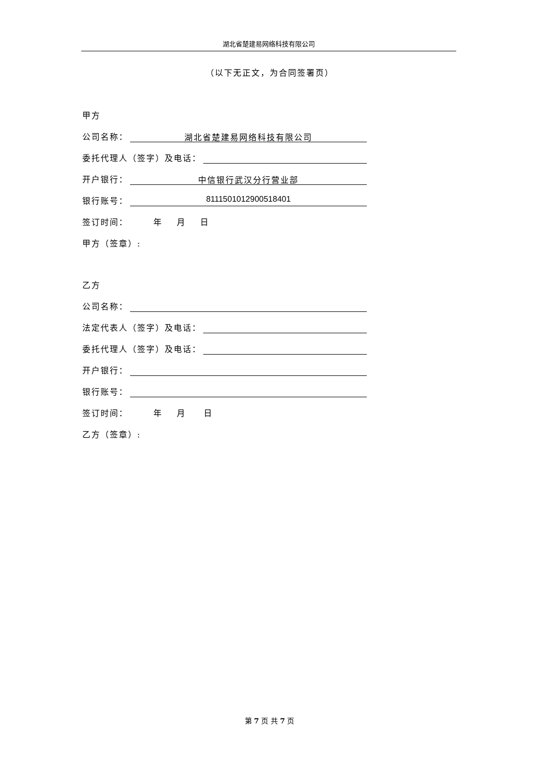湖北省楚建易网络科技有限公司
（以下无正文，为合同签署页）
甲方
公司名称： 湖北省楚建易网络科技有限公司
委托代理人（签字）及电话：
开户银行： 中信银行武汉分行营业部
银行账号： 8111501012900518401
签订时间： 年 月 日
甲方（签章）:
乙方
公司名称：
法定代表人（签字）及电话：
委托代理人（签字）及电话：
开户银行：
银行账号：
签订时间： 年 月 日
乙方（签章）:
第 7 页 共 7 页